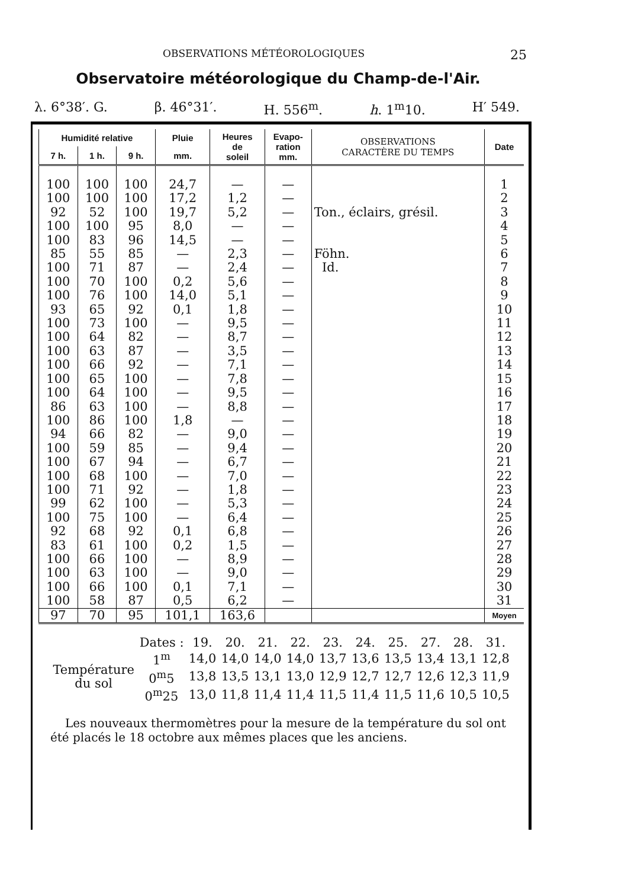OBSERVATIONS MÉTÉOROLOGIQUES 25
Observatoire météorologique du Champ-de-l'Air.
λ. 6°38′. G. β. 46°31′. H. 556<sup>m</sup>. h. 1<sup>m</sup>10. H′ 549.
| Humidité relative | | | Pluie | Heures de soleil | Evapo- ration mm. | OBSERVATIONS CARACTÈRE DU TEMPS | Date |
| --- | --- | --- | --- | --- | --- | --- | --- |
| 7 h. | 1 h. | 9 h. | mm. | | | | |
| 100 | 100 | 100 | 24,7 | — | — | | 1 |
| 100 | 100 | 100 | 17,2 | 1,2 | — | | 2 |
| 92 | 52 | 100 | 19,7 | 5,2 | — | Ton., éclairs, grésil. | 3 |
| 100 | 100 | 95 | 8,0 | — | — | | 4 |
| 100 | 83 | 96 | 14,5 | — | — | | 5 |
| 85 | 55 | 85 | — | 2,3 | — | Föhn. | 6 |
| 100 | 71 | 87 | — | 2,4 | — | Id. | 7 |
| 100 | 70 | 100 | 0,2 | 5,6 | — | | 8 |
| 100 | 76 | 100 | 14,0 | 5,1 | — | | 9 |
| 93 | 65 | 92 | 0,1 | 1,8 | — | | 10 |
| 100 | 73 | 100 | — | 9,5 | — | | 11 |
| 100 | 64 | 82 | — | 8,7 | — | | 12 |
| 100 | 63 | 87 | — | 3,5 | — | | 13 |
| 100 | 66 | 92 | — | 7,1 | — | | 14 |
| 100 | 65 | 100 | — | 7,8 | — | | 15 |
| 100 | 64 | 100 | — | 9,5 | — | | 16 |
| 86 | 63 | 100 | — | 8,8 | — | | 17 |
| 100 | 86 | 100 | 1,8 | — | — | | 18 |
| 94 | 66 | 82 | — | 9,0 | — | | 19 |
| 100 | 59 | 85 | — | 9,4 | — | | 20 |
| 100 | 67 | 94 | — | 6,7 | — | | 21 |
| 100 | 68 | 100 | — | 7,0 | — | | 22 |
| 100 | 71 | 92 | — | 1,8 | — | | 23 |
| 99 | 62 | 100 | — | 5,3 | — | | 24 |
| 100 | 75 | 100 | — | 6,4 | — | | 25 |
| 92 | 68 | 92 | 0,1 | 6,8 | — | | 26 |
| 83 | 61 | 100 | 0,2 | 1,5 | — | | 27 |
| 100 | 66 | 100 | — | 8,9 | — | | 28 |
| 100 | 63 | 100 | — | 9,0 | — | | 29 |
| 100 | 66 | 100 | 0,1 | 7,1 | — | | 30 |
| 100 | 58 | 87 | 0,5 | 6,2 | — | | 31 |
| 97 | 70 | 95 | 101,1 | 163,6 | | | Moyen |
| | Dates : | 19. | 20. | 21. | 22. | 23. | 24. | 25. | 27. | 28. | 31. |
| Température du sol | 1<sup>m</sup> | 14,0 | 14,0 | 14,0 | 14,0 | 13,7 | 13,6 | 13,5 | 13,4 | 13,1 | 12,8 |
| | 0<sup>m</sup>5 | 13,8 | 13,5 | 13,1 | 13,0 | 12,9 | 12,7 | 12,7 | 12,6 | 12,3 | 11,9 |
| | 0<sup>m</sup>25 | 13,0 | 11,8 | 11,4 | 11,4 | 11,5 | 11,4 | 11,5 | 11,6 | 10,5 | 10,5 |
Les nouveaux thermomètres pour la mesure de la température du sol ont été placés le 18 octobre aux mêmes places que les anciens.